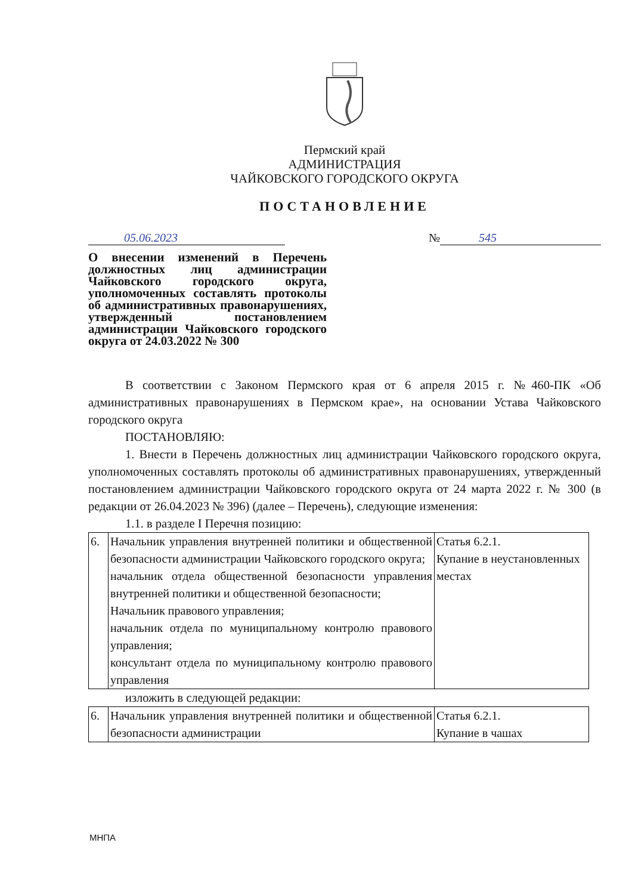Пермский край
АДМИНИСТРАЦИЯ
ЧАЙКОВСКОГО ГОРОДСКОГО ОКРУГА
ПОСТАНОВЛЕНИЕ
05.06.2023 № 545
О внесении изменений в Перечень должностных лиц администрации Чайковского городского округа, уполномоченных составлять протоколы об административных правонарушениях, утвержденный постановлением администрации Чайковского городского округа от 24.03.2022 № 300
В соответствии с Законом Пермского края от 6 апреля 2015 г. №460-ПК «Об административных правонарушениях в Пермском крае», на основании Устава Чайковского городского округа
ПОСТАНОВЛЯЮ:
1. Внести в Перечень должностных лиц администрации Чайковского городского округа, уполномоченных составлять протоколы об административных правонарушениях, утвержденный постановлением администрации Чайковского городского округа от 24 марта 2022 г. № 300 (в редакции от 26.04.2023 № 396) (далее – Перечень), следующие изменения:
1.1. в разделе I Перечня позицию:
| 6. | Начальник управления внутренней политики и общественной безопасности администрации Чайковского городского округа; начальник отдела общественной безопасности управления внутренней политики и общественной безопасности; Начальник правового управления; начальник отдела по муниципальному контролю правового управления; консультант отдела по муниципальному контролю правового управления | Статья 6.2.1. Купание в неустановленных местах |
изложить в следующей редакции:
| 6. | Начальник управления внутренней политики и общественной безопасности администрации | Статья 6.2.1. Купание в чашах |
МНПА